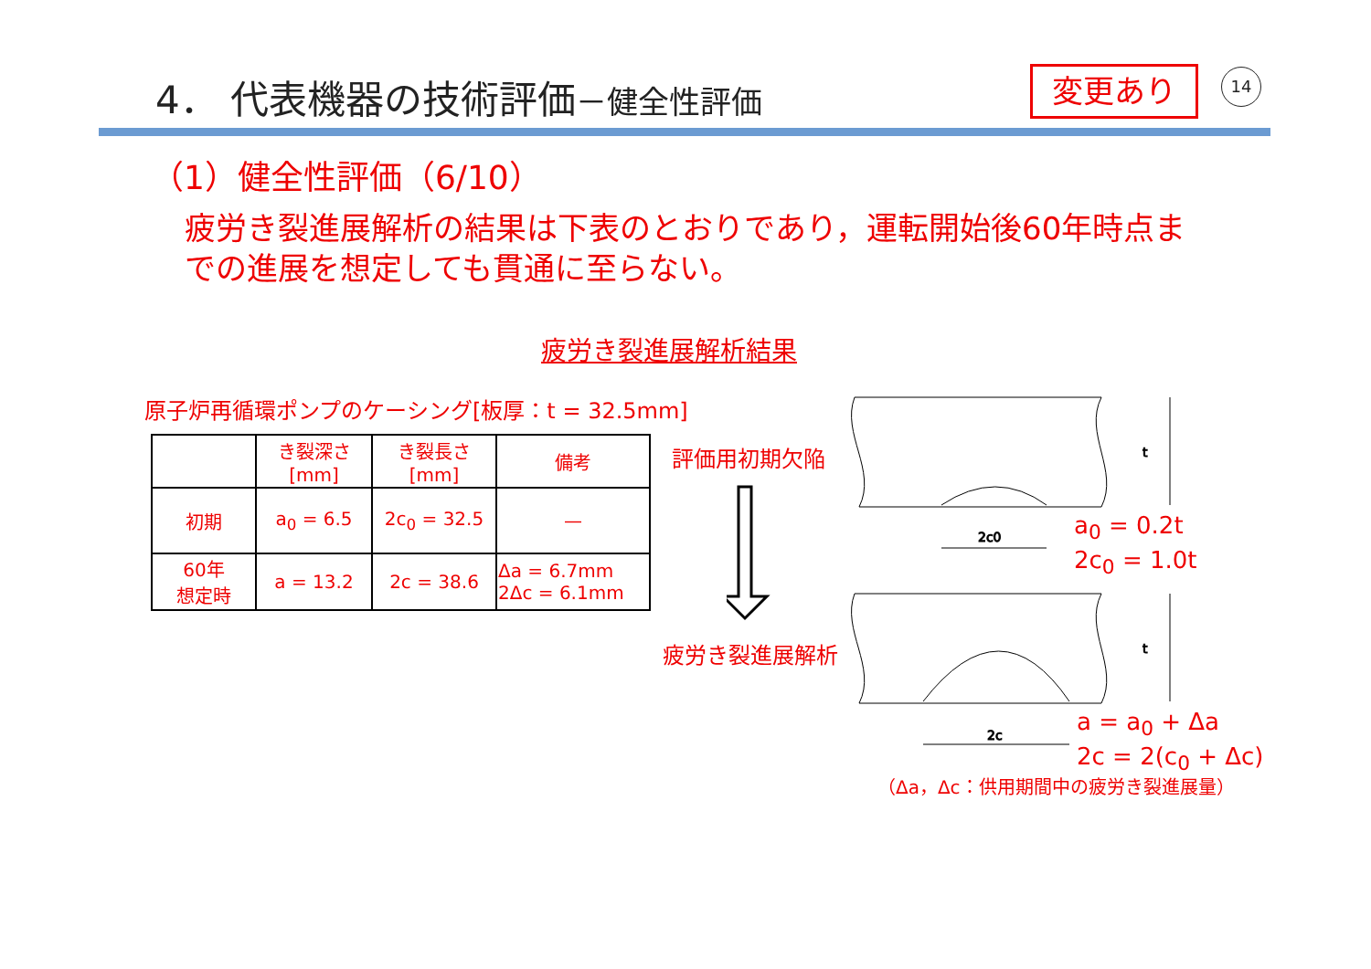4． 代表機器の技術評価－健全性評価 変更あり 14
（1）健全性評価（6/10）
疲労き裂進展解析の結果は下表のとおりであり，運転開始後60年時点までの進展を想定しても貫通に至らない。
疲労き裂進展解析結果
原子炉再循環ポンプのケーシング[板厚：t = 32.5mm]
| | き裂深さ [mm] | き裂長さ [mm] | 備考 |
| --- | --- | --- | --- |
| 初期 | a<sub>0</sub> = 6.5 | 2c<sub>0</sub> = 32.5 | — |
| 60年 想定時 | a = 13.2 | 2c = 38.6 | Δa = 6.7mm 2Δc = 6.1mm |
評価用初期欠陥
疲労き裂進展解析
2c0
t
2c
t
a<sub>0</sub> = 0.2t
2c<sub>0</sub> = 1.0t
a = a<sub>0</sub> + Δa
2c = 2(c<sub>0</sub> + Δc)
（Δa，Δc：供用期間中の疲労き裂進展量）